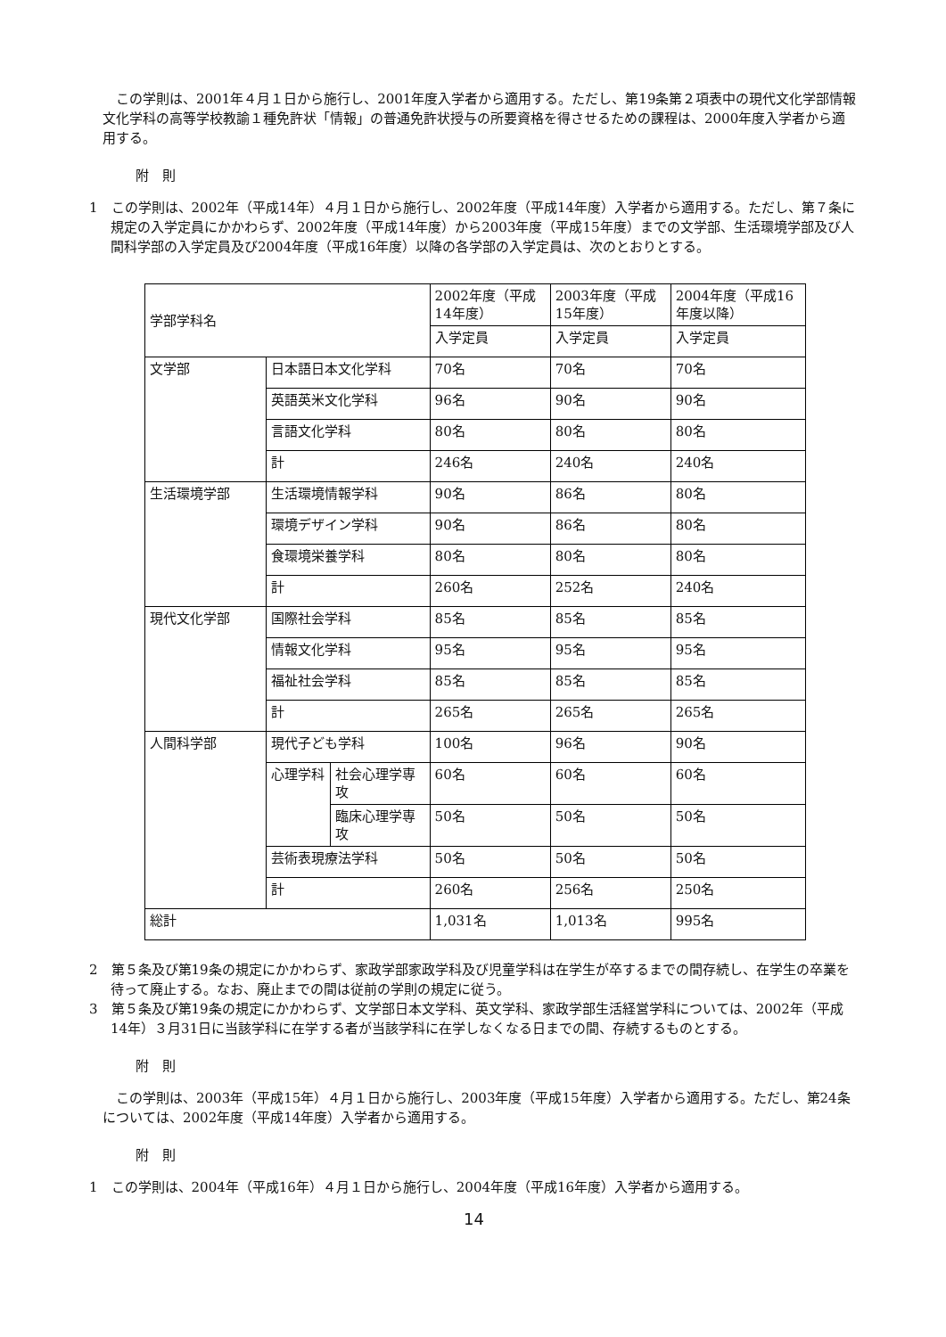この学則は、2001年４月１日から施行し、2001年度入学者から適用する。ただし、第19条第２項表中の現代文化学部情報文化学科の高等学校教諭１種免許状「情報」の普通免許状授与の所要資格を得させるための課程は、2000年度入学者から適用する。
附　則
1　この学則は、2002年（平成14年）４月１日から施行し、2002年度（平成14年度）入学者から適用する。ただし、第７条に規定の入学定員にかかわらず、2002年度（平成14年度）から2003年度（平成15年度）までの文学部、生活環境学部及び人間科学部の入学定員及び2004年度（平成16年度）以降の各学部の入学定員は、次のとおりとする。
| 学部学科名 | | | 2002年度（平成14年度） | 2003年度（平成15年度） | 2004年度（平成16年度以降） |
| | | | 入学定員 | 入学定員 | 入学定員 |
| 文学部 | 日本語日本文化学科 | | 70名 | 70名 | 70名 |
| | 英語英米文化学科 | | 96名 | 90名 | 90名 |
| | 言語文化学科 | | 80名 | 80名 | 80名 |
| | 計 | | 246名 | 240名 | 240名 |
| 生活環境学部 | 生活環境情報学科 | | 90名 | 86名 | 80名 |
| | 環境デザイン学科 | | 90名 | 86名 | 80名 |
| | 食環境栄養学科 | | 80名 | 80名 | 80名 |
| | 計 | | 260名 | 252名 | 240名 |
| 現代文化学部 | 国際社会学科 | | 85名 | 85名 | 85名 |
| | 情報文化学科 | | 95名 | 95名 | 95名 |
| | 福祉社会学科 | | 85名 | 85名 | 85名 |
| | 計 | | 265名 | 265名 | 265名 |
| 人間科学部 | 現代子ども学科 | | 100名 | 96名 | 90名 |
| | 心理学科 | 社会心理学専攻 | 60名 | 60名 | 60名 |
| | | 臨床心理学専攻 | 50名 | 50名 | 50名 |
| | 芸術表現療法学科 | | 50名 | 50名 | 50名 |
| | 計 | | 260名 | 256名 | 250名 |
| 総計 | | | 1,031名 | 1,013名 | 995名 |
2　第５条及び第19条の規定にかかわらず、家政学部家政学科及び児童学科は在学生が卒するまでの間存続し、在学生の卒業を待って廃止する。なお、廃止までの間は従前の学則の規定に従う。
3　第５条及び第19条の規定にかかわらず、文学部日本文学科、英文学科、家政学部生活経営学科については、2002年（平成14年）３月31日に当該学科に在学する者が当該学科に在学しなくなる日までの間、存続するものとする。
附　則
この学則は、2003年（平成15年）４月１日から施行し、2003年度（平成15年度）入学者から適用する。ただし、第24条については、2002年度（平成14年度）入学者から適用する。
附　則
1　この学則は、2004年（平成16年）４月１日から施行し、2004年度（平成16年度）入学者から適用する。
14